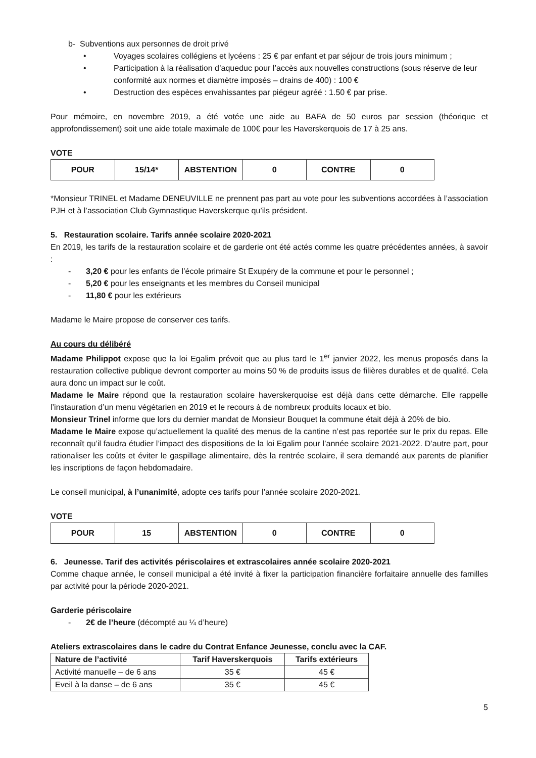b- Subventions aux personnes de droit privé
• Voyages scolaires collégiens et lycéens : 25 € par enfant et par séjour de trois jours minimum ;
• Participation à la réalisation d’aqueduc pour l’accès aux nouvelles constructions (sous réserve de leur conformité aux normes et diamètre imposés – drains de 400) : 100 €
• Destruction des espèces envahissantes par piégeur agréé : 1.50 € par prise.
Pour mémoire, en novembre 2019, a été votée une aide au BAFA de 50 euros par session (théorique et approfondissement) soit une aide totale maximale de 100€ pour les Haverskerquois de 17 à 25 ans.
VOTE
| POUR | 15/14* | ABSTENTION | 0 | CONTRE | 0 |
*Monsieur TRINEL et Madame DENEUVILLE ne prennent pas part au vote pour les subventions accordées à l’association PJH et à l’association Club Gymnastique Haverskerque qu’ils président.
5. Restauration scolaire. Tarifs année scolaire 2020-2021
En 2019, les tarifs de la restauration scolaire et de garderie ont été actés comme les quatre précédentes années, à savoir :
- 3,20 € pour les enfants de l’école primaire St Exupéry de la commune et pour le personnel ;
- 5,20 € pour les enseignants et les membres du Conseil municipal
- 11,80 € pour les extérieurs
Madame le Maire propose de conserver ces tarifs.
Au cours du délibéré
Madame Philippot expose que la loi Egalim prévoit que au plus tard le 1<sup>er</sup> janvier 2022, les menus proposés dans la restauration collective publique devront comporter au moins 50 % de produits issus de filières durables et de qualité. Cela aura donc un impact sur le coût.
Madame le Maire répond que la restauration scolaire haverskerquoise est déjà dans cette démarche. Elle rappelle l’instauration d’un menu végétarien en 2019 et le recours à de nombreux produits locaux et bio.
Monsieur Trinel informe que lors du dernier mandat de Monsieur Bouquet la commune était déjà à 20% de bio.
Madame le Maire expose qu’actuellement la qualité des menus de la cantine n’est pas reportée sur le prix du repas. Elle reconnaît qu’il faudra étudier l’impact des dispositions de la loi Egalim pour l’année scolaire 2021-2022. D’autre part, pour rationaliser les coûts et éviter le gaspillage alimentaire, dès la rentrée scolaire, il sera demandé aux parents de planifier les inscriptions de façon hebdomadaire.
Le conseil municipal, à l’unanimité, adopte ces tarifs pour l’année scolaire 2020-2021.
VOTE
| POUR | 15 | ABSTENTION | 0 | CONTRE | 0 |
6. Jeunesse. Tarif des activités périscolaires et extrascolaires année scolaire 2020-2021
Comme chaque année, le conseil municipal a été invité à fixer la participation financière forfaitaire annuelle des familles par activité pour la période 2020-2021.
Garderie périscolaire
- 2€ de l’heure (décompté au ¼ d’heure)
Ateliers extrascolaires dans le cadre du Contrat Enfance Jeunesse, conclu avec la CAF.
| Nature de l’activité | Tarif Haverskerquois | Tarifs extérieurs |
| --- | --- | --- |
| Activité manuelle – de 6 ans | 35 € | 45 € |
| Eveil à la danse – de 6 ans | 35 € | 45 € |
5